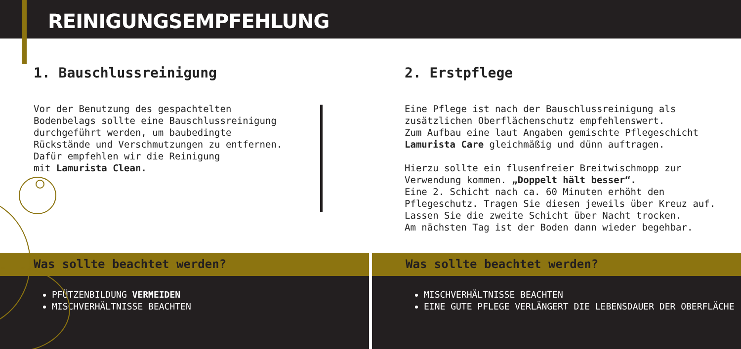REINIGUNGSEMPFEHLUNG
1. Bauschlussreinigung
Vor der Benutzung des gespachtelten
Bodenbelags sollte eine Bauschlussreinigung
durchgeführt werden, um baubedingte
Rückstände und Verschmutzungen zu entfernen.
Dafür empfehlen wir die Reinigung
mit Lamurista Clean.
2. Erstpflege
Eine Pflege ist nach der Bauschlussreinigung als
zusätzlichen Oberflächenschutz empfehlenswert.
Zum Aufbau eine laut Angaben gemischte Pflegeschicht
Lamurista Care gleichmäßig und dünn auftragen.
Hierzu sollte ein flusenfreier Breitwischmopp zur
Verwendung kommen. „Doppelt hält besser“.
Eine 2. Schicht nach ca. 60 Minuten erhöht den
Pflegeschutz. Tragen Sie diesen jeweils über Kreuz auf.
Lassen Sie die zweite Schicht über Nacht trocken.
Am nächsten Tag ist der Boden dann wieder begehbar.
Was sollte beachtet werden?
PFÜTZENBILDUNG VERMEIDEN
MISCHVERHÄLTNISSE BEACHTEN
Was sollte beachtet werden?
MISCHVERHÄLTNISSE BEACHTEN
EINE GUTE PFLEGE VERLÄNGERT DIE LEBENSDAUER DER OBERFLÄCHE